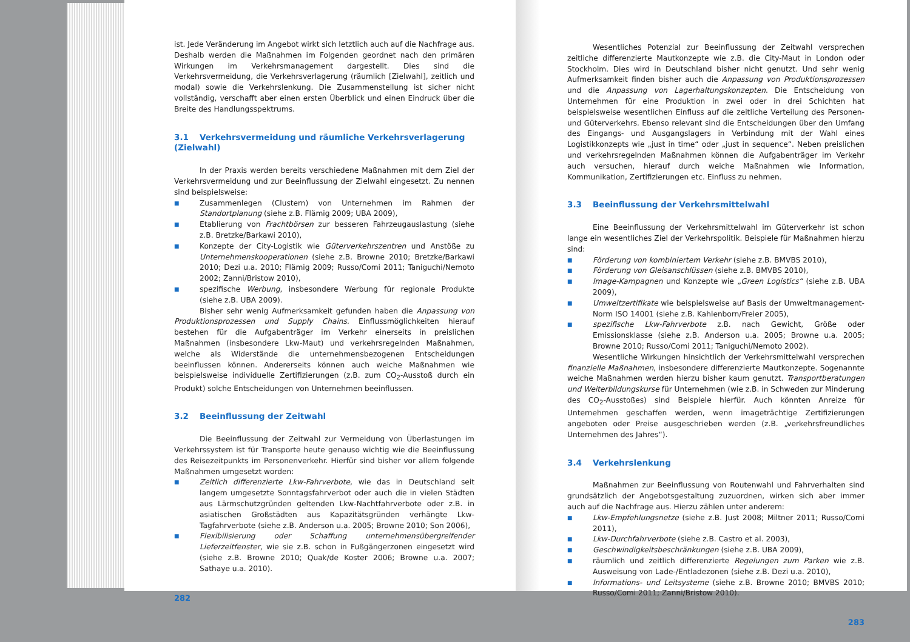ist. Jede Veränderung im Angebot wirkt sich letztlich auch auf die Nachfrage aus. Deshalb werden die Maßnahmen im Folgenden geordnet nach den primären Wirkungen im Verkehrsmanagement dargestellt. Dies sind die Verkehrsvermeidung, die Verkehrsverlagerung (räumlich [Zielwahl], zeitlich und modal) sowie die Verkehrslenkung. Die Zusammenstellung ist sicher nicht vollständig, verschafft aber einen ersten Überblick und einen Eindruck über die Breite des Handlungsspektrums.
3.1 Verkehrsvermeidung und räumliche Verkehrsverlagerung (Zielwahl)
In der Praxis werden bereits verschiedene Maßnahmen mit dem Ziel der Verkehrsvermeidung und zur Beeinflussung der Zielwahl eingesetzt. Zu nennen sind beispielsweise:
■ Zusammenlegen (Clustern) von Unternehmen im Rahmen der Standortplanung (siehe z.B. Flämig 2009; UBA 2009),
■ Etablierung von Frachtbörsen zur besseren Fahrzeugauslastung (siehe z.B. Bretzke/Barkawi 2010),
■ Konzepte der City-Logistik wie Güterverkehrszentren und Anstöße zu Unternehmenskooperationen (siehe z.B. Browne 2010; Bretzke/Barkawi 2010; Dezi u.a. 2010; Flämig 2009; Russo/Comi 2011; Taniguchi/Nemoto 2002; Zanni/Bristow 2010),
■ spezifische Werbung, insbesondere Werbung für regionale Produkte (siehe z.B. UBA 2009).
Bisher sehr wenig Aufmerksamkeit gefunden haben die Anpassung von Produktionsprozessen und Supply Chains. Einflussmöglichkeiten hierauf bestehen für die Aufgabenträger im Verkehr einerseits in preislichen Maßnahmen (insbesondere Lkw-Maut) und verkehrsregelnden Maßnahmen, welche als Widerstände die unternehmensbezogenen Entscheidungen beeinflussen können. Andererseits können auch weiche Maßnahmen wie beispielsweise individuelle Zertifizierungen (z.B. zum CO<sub>2</sub>-Ausstoß durch ein Produkt) solche Entscheidungen von Unternehmen beeinflussen.
3.2 Beeinflussung der Zeitwahl
Die Beeinflussung der Zeitwahl zur Vermeidung von Überlastungen im Verkehrssystem ist für Transporte heute genauso wichtig wie die Beeinflussung des Reisezeitpunkts im Personenverkehr. Hierfür sind bisher vor allem folgende Maßnahmen umgesetzt worden:
■ Zeitlich differenzierte Lkw-Fahrverbote, wie das in Deutschland seit langem umgesetzte Sonntagsfahrverbot oder auch die in vielen Städten aus Lärmschutzgründen geltenden Lkw-Nachtfahrverbote oder z.B. in asiatischen Großstädten aus Kapazitätsgründen verhängte Lkw-Tagfahrverbote (siehe z.B. Anderson u.a. 2005; Browne 2010; Son 2006),
■ Flexibilisierung oder Schaffung unternehmensübergreifender Lieferzeitfenster, wie sie z.B. schon in Fußgängerzonen eingesetzt wird (siehe z.B. Browne 2010; Quak/de Koster 2006; Browne u.a. 2007; Sathaye u.a. 2010).
282
Wesentliches Potenzial zur Beeinflussung der Zeitwahl versprechen zeitliche differenzierte Mautkonzepte wie z.B. die City-Maut in London oder Stockholm. Dies wird in Deutschland bisher nicht genutzt. Und sehr wenig Aufmerksamkeit finden bisher auch die Anpassung von Produktionsprozessen und die Anpassung von Lagerhaltungskonzepten. Die Entscheidung von Unternehmen für eine Produktion in zwei oder in drei Schichten hat beispielsweise wesentlichen Einfluss auf die zeitliche Verteilung des Personen- und Güterverkehrs. Ebenso relevant sind die Entscheidungen über den Umfang des Eingangs- und Ausgangslagers in Verbindung mit der Wahl eines Logistikkonzepts wie „just in time“ oder „just in sequence“. Neben preislichen und verkehrsregelnden Maßnahmen können die Aufgabenträger im Verkehr auch versuchen, hierauf durch weiche Maßnahmen wie Information, Kommunikation, Zertifizierungen etc. Einfluss zu nehmen.
3.3 Beeinflussung der Verkehrsmittelwahl
Eine Beeinflussung der Verkehrsmittelwahl im Güterverkehr ist schon lange ein wesentliches Ziel der Verkehrspolitik. Beispiele für Maßnahmen hierzu sind:
■ Förderung von kombiniertem Verkehr (siehe z.B. BMVBS 2010),
■ Förderung von Gleisanschlüssen (siehe z.B. BMVBS 2010),
■ Image-Kampagnen und Konzepte wie „Green Logistics“ (siehe z.B. UBA 2009),
■ Umweltzertifikate wie beispielsweise auf Basis der Umweltmanagement-Norm ISO 14001 (siehe z.B. Kahlenborn/Freier 2005),
■ spezifische Lkw-Fahrverbote z.B. nach Gewicht, Größe oder Emissionsklasse (siehe z.B. Anderson u.a. 2005; Browne u.a. 2005; Browne 2010; Russo/Comi 2011; Taniguchi/Nemoto 2002).
Wesentliche Wirkungen hinsichtlich der Verkehrsmittelwahl versprechen finanzielle Maßnahmen, insbesondere differenzierte Mautkonzepte. Sogenannte weiche Maßnahmen werden hierzu bisher kaum genutzt. Transportberatungen und Weiterbildungskurse für Unternehmen (wie z.B. in Schweden zur Minderung des CO<sub>2</sub>-Ausstoßes) sind Beispiele hierfür. Auch könnten Anreize für Unternehmen geschaffen werden, wenn imageträchtige Zertifizierungen angeboten oder Preise ausgeschrieben werden (z.B. „verkehrsfreundliches Unternehmen des Jahres“).
3.4 Verkehrslenkung
Maßnahmen zur Beeinflussung von Routenwahl und Fahrverhalten sind grundsätzlich der Angebotsgestaltung zuzuordnen, wirken sich aber immer auch auf die Nachfrage aus. Hierzu zählen unter anderem:
■ Lkw-Empfehlungsnetze (siehe z.B. Just 2008; Miltner 2011; Russo/Comi 2011),
■ Lkw-Durchfahrverbote (siehe z.B. Castro et al. 2003),
■ Geschwindigkeitsbeschränkungen (siehe z.B. UBA 2009),
■ räumlich und zeitlich differenzierte Regelungen zum Parken wie z.B. Ausweisung von Lade-/Entladezonen (siehe z.B. Dezi u.a. 2010),
■ Informations- und Leitsysteme (siehe z.B. Browne 2010; BMVBS 2010; Russo/Comi 2011; Zanni/Bristow 2010).
283